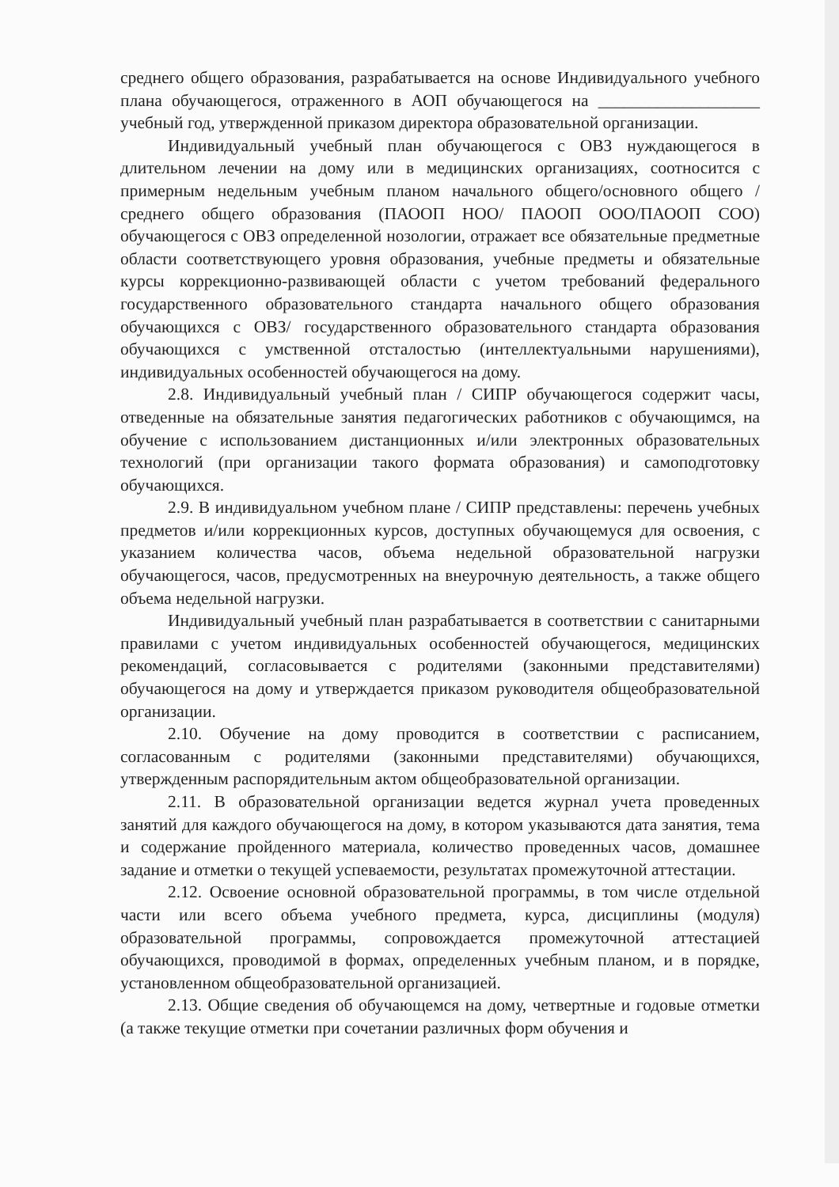среднего общего образования, разрабатывается на основе Индивидуального учебного плана обучающегося, отраженного в АОП обучающегося на ___________________ учебный год, утвержденной приказом директора образовательной организации.
Индивидуальный учебный план обучающегося с ОВЗ нуждающегося в длительном лечении на дому или в медицинских организациях, соотносится с примерным недельным учебным планом начального общего/основного общего /среднего общего образования (ПАООП НОО/ ПАООП ООО/ПАООП СОО) обучающегося с ОВЗ определенной нозологии, отражает все обязательные предметные области соответствующего уровня образования, учебные предметы и обязательные курсы коррекционно-развивающей области с учетом требований федерального государственного образовательного стандарта начального общего образования обучающихся с ОВЗ/ государственного образовательного стандарта образования обучающихся с умственной отсталостью (интеллектуальными нарушениями), индивидуальных особенностей обучающегося на дому.
2.8. Индивидуальный учебный план / СИПР обучающегося содержит часы, отведенные на обязательные занятия педагогических работников с обучающимся, на обучение с использованием дистанционных и/или электронных образовательных технологий (при организации такого формата образования) и самоподготовку обучающихся.
2.9. В индивидуальном учебном плане / СИПР представлены: перечень учебных предметов и/или коррекционных курсов, доступных обучающемуся для освоения, с указанием количества часов, объема недельной образовательной нагрузки обучающегося, часов, предусмотренных на внеурочную деятельность, а также общего объема недельной нагрузки.
Индивидуальный учебный план разрабатывается в соответствии с санитарными правилами с учетом индивидуальных особенностей обучающегося, медицинских рекомендаций, согласовывается с родителями (законными представителями) обучающегося на дому и утверждается приказом руководителя общеобразовательной организации.
2.10. Обучение на дому проводится в соответствии с расписанием, согласованным с родителями (законными представителями) обучающихся, утвержденным распорядительным актом общеобразовательной организации.
2.11. В образовательной организации ведется журнал учета проведенных занятий для каждого обучающегося на дому, в котором указываются дата занятия, тема и содержание пройденного материала, количество проведенных часов, домашнее задание и отметки о текущей успеваемости, результатах промежуточной аттестации.
2.12. Освоение основной образовательной программы, в том числе отдельной части или всего объема учебного предмета, курса, дисциплины (модуля) образовательной программы, сопровождается промежуточной аттестацией обучающихся, проводимой в формах, определенных учебным планом, и в порядке, установленном общеобразовательной организацией.
2.13. Общие сведения об обучающемся на дому, четвертные и годовые отметки (а также текущие отметки при сочетании различных форм обучения и